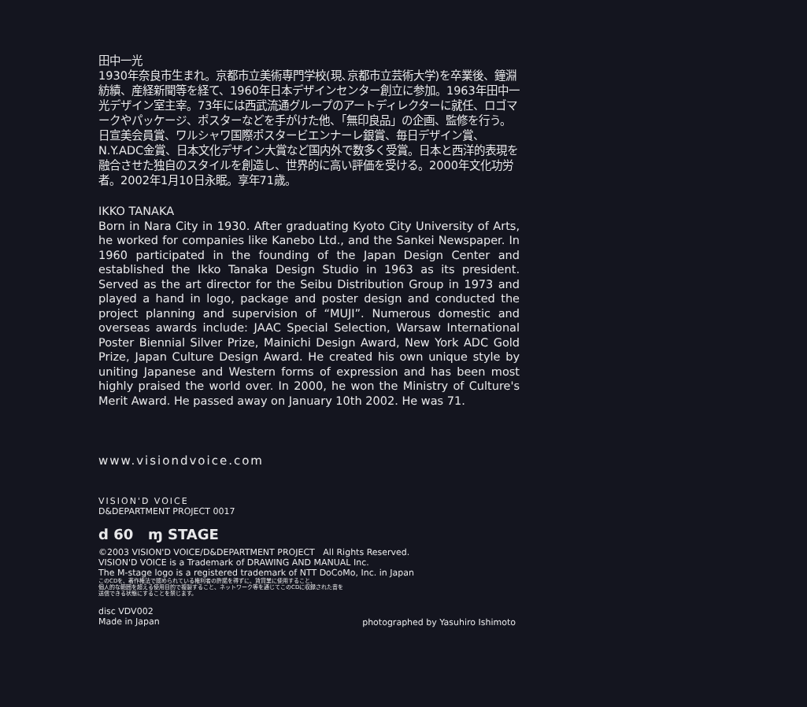田中一光
1930年奈良市生まれ。京都市立美術専門学校(現､京都市立芸術大学)を卒業後、鐘淵紡績、産経新聞等を経て、1960年日本デザインセンター創立に参加。1963年田中一光デザイン室主宰。73年には西武流通グループのアートディレクターに就任、ロゴマークやパッケージ、ポスターなどを手がけた他、「無印良品」の企画、監修を行う。日宣美会員賞、ワルシャワ国際ポスタービエンナーレ銀賞、毎日デザイン賞、N.Y.ADC金賞、日本文化デザイン大賞など国内外で数多く受賞。日本と西洋的表現を融合させた独自のスタイルを創造し、世界的に高い評価を受ける。2000年文化功労者。2002年1月10日永眠。享年71歳。
IKKO TANAKA
Born in Nara City in 1930. After graduating Kyoto City University of Arts, he worked for companies like Kanebo Ltd., and the Sankei Newspaper. In 1960 participated in the founding of the Japan Design Center and established the Ikko Tanaka Design Studio in 1963 as its president. Served as the art director for the Seibu Distribution Group in 1973 and played a hand in logo, package and poster design and conducted the project planning and supervision of “MUJI”. Numerous domestic and overseas awards include: JAAC Special Selection, Warsaw International Poster Biennial Silver Prize, Mainichi Design Award, New York ADC Gold Prize, Japan Culture Design Award. He created his own unique style by uniting Japanese and Western forms of expression and has been most highly praised the world over. In 2000, he won the Ministry of Culture's Merit Award. He passed away on January 10th 2002. He was 71.
www.visiondvoice.com
VISION'D VOICE
D&DEPARTMENT PROJECT 0017
d 60 ɱ STAGE
©2003 VISION'D VOICE/D&DEPARTMENT PROJECT All Rights Reserved.
VISION'D VOICE is a Trademark of DRAWING AND MANUAL Inc.
The M-stage logo is a registered trademark of NTT DoCoMo, Inc. in Japan
このCDを、著作権法で認められている権利者の許諾を得ずに、賃貸業に使用すること、
個人的な範囲を超える使用目的で複製すること、ネットワーク等を通じてこのCDに収録された音を
送信できる状態にすることを禁じます。
disc VDV002
Made in Japan
photographed by Yasuhiro Ishimoto